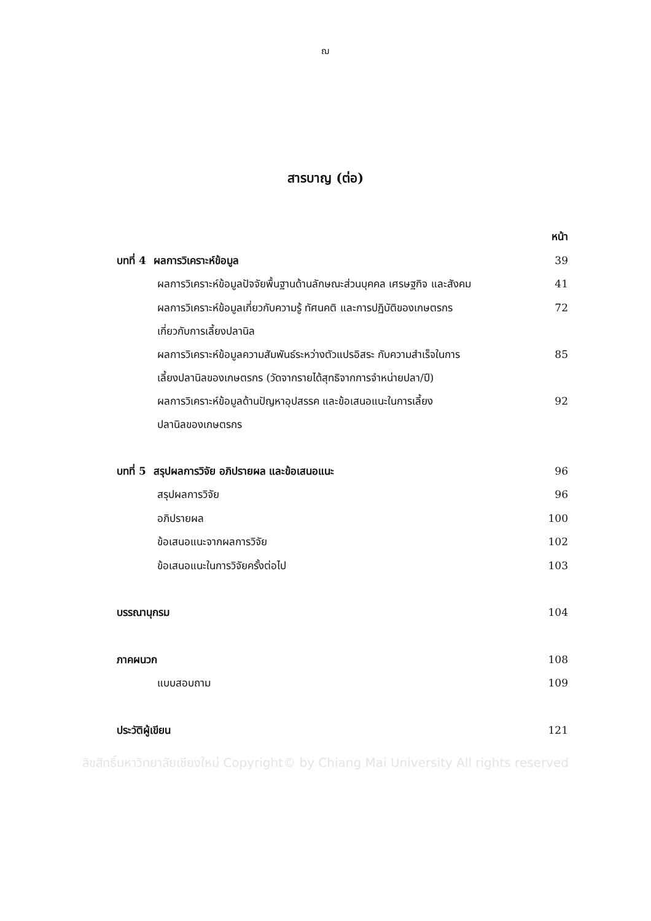ฌ
สารบาญ (ต่อ)
| | หน้า |
| บทที่ 4 ผลการวิเคราะห์ข้อมูล | 39 |
| ผลการวิเคราะห์ข้อมูลปัจจัยพื้นฐานด้านลักษณะส่วนบุคคล เศรษฐกิจ และสังคม | 41 |
| ผลการวิเคราะห์ข้อมูลเกี่ยวกับความรู้ ทัศนคติ และการปฏิบัติของเกษตรกร เกี่ยวกับการเลี้ยงปลานิล | 72 |
| ผลการวิเคราะห์ข้อมูลความสัมพันธ์ระหว่างตัวแปรอิสระ กับความสำเร็จในการ เลี้ยงปลานิลของเกษตรกร (วัดจากรายได้สุทธิจากการจำหน่ายปลา/ปี) | 85 |
| ผลการวิเคราะห์ข้อมูลด้านปัญหาอุปสรรค และข้อเสนอแนะในการเลี้ยง ปลานิลของเกษตรกร | 92 |
| บทที่ 5 สรุปผลการวิจัย อภิปรายผล และข้อเสนอแนะ | 96 |
| สรุปผลการวิจัย | 96 |
| อภิปรายผล | 100 |
| ข้อเสนอแนะจากผลการวิจัย | 102 |
| ข้อเสนอแนะในการวิจัยครั้งต่อไป | 103 |
| บรรณานุกรม | 104 |
| ภาคผนวก | 108 |
| แบบสอบถาม | 109 |
| ประวัติผู้เขียน | 121 |
ลิขสิทธิ์มหาวิทยาลัยเชียงใหม่ Copyright© by Chiang Mai University All rights reserved